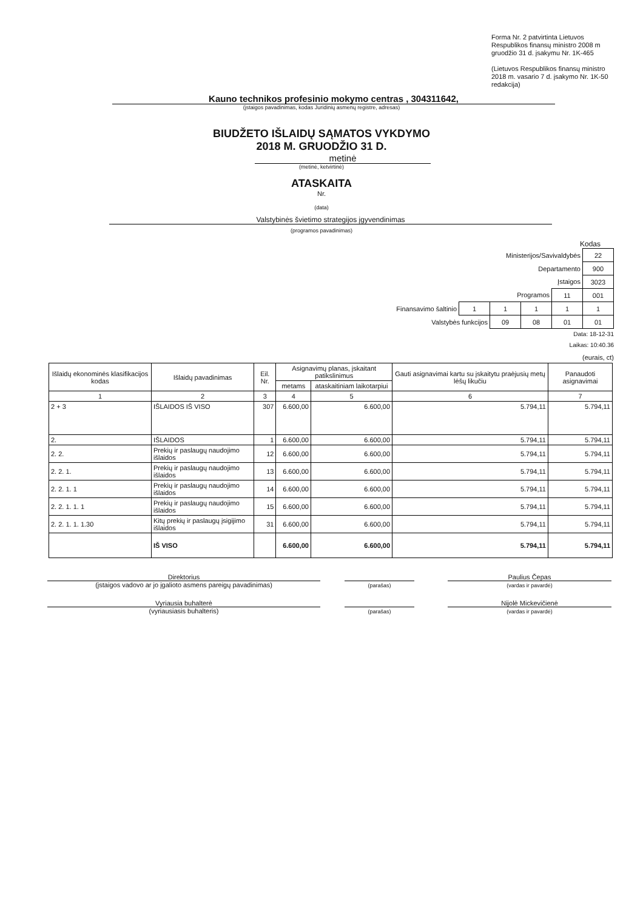Forma Nr. 2 patvirtinta Lietuvos Respublikos finansų ministro 2008 m gruodžio 31 d. įsakymu Nr. 1K-465
(Lietuvos Respublikos finansų ministro 2018 m. vasario 7 d. įsakymo Nr. 1K-50 redakcija)
Kauno technikos profesinio mokymo centras , 304311642,
(įstaigos pavadinimas, kodas Juridinių asmenų registre, adresas)
BIUDŽETO IŠLAIDŲ SĄMATOS VYKDYMO
2018 M. GRUODŽIO 31 D.
metinė
(metinė, ketvirtinė)
ATASKAITA
Nr.
(data)
Valstybinės švietimo strategijos įgyvendinimas
(programos pavadinimas)
Kodas
| Ministerijos/Savivaldybės | | | | | 22 |
| Departamento | | | | | 900 |
| Įstaigos | | | | | 3023 |
| Programos | | | | 11 | 001 |
| Finansavimo šaltinio | 1 | 1 | 1 | 1 | 1 |
| Valstybės funkcijos | | 09 | 08 | 01 | 01 |
Data: 18-12-31
Laikas: 10:40.36
(eurais, ct)
| Išlaidų ekonominės klasifikacijos kodas | Išlaidų pavadinimas | Eil. Nr. | Asignavimų planas, įskaitant patikslinimus | | Gauti asignavimai kartu su įskaitytu praėjusių metų lėšų likučiu | Panaudoti asignavimai |
| --- | --- | --- | --- | --- | --- | --- |
| | | | metams | ataskaitiniam laikotarpiui | | |
| 1 | 2 | 3 | 4 | 5 | 6 | 7 |
| 2 + 3 | IŠLAIDOS IŠ VISO | 307 | 6.600,00 | 6.600,00 | 5.794,11 | 5.794,11 |
| 2. | IŠLAIDOS | 1 | 6.600,00 | 6.600,00 | 5.794,11 | 5.794,11 |
| 2. 2. | Prekių ir paslaugų naudojimo išlaidos | 12 | 6.600,00 | 6.600,00 | 5.794,11 | 5.794,11 |
| 2. 2. 1. | Prekių ir paslaugų naudojimo išlaidos | 13 | 6.600,00 | 6.600,00 | 5.794,11 | 5.794,11 |
| 2. 2. 1. 1 | Prekių ir paslaugų naudojimo išlaidos | 14 | 6.600,00 | 6.600,00 | 5.794,11 | 5.794,11 |
| 2. 2. 1. 1. 1 | Prekių ir paslaugų naudojimo išlaidos | 15 | 6.600,00 | 6.600,00 | 5.794,11 | 5.794,11 |
| 2. 2. 1. 1. 1.30 | Kitų prekių ir paslaugų įsigijimo išlaidos | 31 | 6.600,00 | 6.600,00 | 5.794,11 | 5.794,11 |
| | IŠ VISO | | 6.600,00 | 6.600,00 | 5.794,11 | 5.794,11 |
Direktorius
(įstaigos vadovo ar jo įgalioto asmens pareigų pavadinimas)
(parašas)
Paulius Čepas
(vardas ir pavardė)
Vyriausia buhalterė
(vyriausiasis buhalteris)
(parašas)
Nijolė Mickevičienė
(vardas ir pavardė)